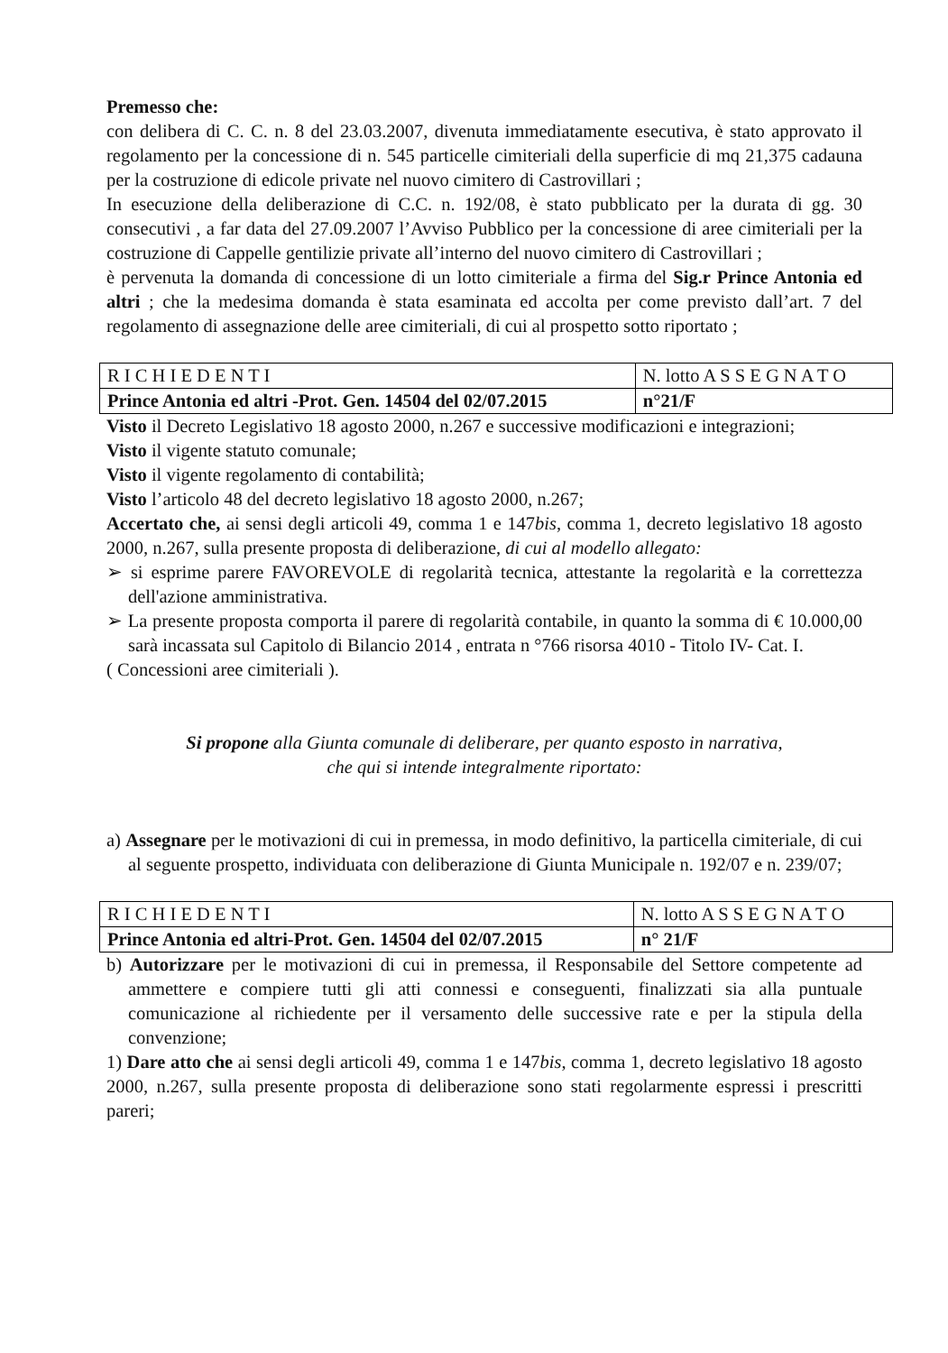Premesso che:
con delibera di C. C. n. 8 del 23.03.2007, divenuta immediatamente esecutiva, è stato approvato il regolamento per la concessione di n. 545 particelle cimiteriali della superficie di mq 21,375 cadauna per la costruzione di edicole private nel nuovo cimitero di Castrovillari ;
In esecuzione della deliberazione di C.C. n. 192/08, è stato pubblicato per la durata di gg. 30 consecutivi , a far data del 27.09.2007 l’Avviso Pubblico per la concessione di aree cimiteriali per la costruzione di Cappelle gentilizie private all’interno del nuovo cimitero di Castrovillari ;
è pervenuta la domanda di concessione di un lotto cimiteriale a firma del Sig.r Prince Antonia ed altri ; che la medesima domanda è stata esaminata ed accolta per come previsto dall’art. 7 del regolamento di assegnazione delle aree cimiteriali, di cui al prospetto sotto riportato ;
| R I C H I E D E N T I | N. lotto A S S E G N A T O |
| Prince Antonia ed altri -Prot. Gen. 14504 del 02/07.2015 | n°21/F |
Visto il Decreto Legislativo 18 agosto 2000, n.267 e successive modificazioni e integrazioni;
Visto il vigente statuto comunale;
Visto il vigente regolamento di contabilità;
Visto l’articolo 48 del decreto legislativo 18 agosto 2000, n.267;
Accertato che, ai sensi degli articoli 49, comma 1 e 147bis, comma 1, decreto legislativo 18 agosto 2000, n.267, sulla presente proposta di deliberazione, di cui al modello allegato:
➢ si esprime parere FAVOREVOLE di regolarità tecnica, attestante la regolarità e la correttezza dell'azione amministrativa.
➢ La presente proposta comporta il parere di regolarità contabile, in quanto la somma di € 10.000,00 sarà incassata sul Capitolo di Bilancio 2014 , entrata n °766 risorsa 4010 - Titolo IV- Cat. I.
( Concessioni aree cimiteriali ).
Si propone alla Giunta comunale di deliberare, per quanto esposto in narrativa,
che qui si intende integralmente riportato:
a) Assegnare per le motivazioni di cui in premessa, in modo definitivo, la particella cimiteriale, di cui al seguente prospetto, individuata con deliberazione di Giunta Municipale n. 192/07 e n. 239/07;
| R I C H I E D E N T I | N. lotto A S S E G N A T O |
| Prince Antonia ed altri-Prot. Gen. 14504 del 02/07.2015 | n° 21/F |
b) Autorizzare per le motivazioni di cui in premessa, il Responsabile del Settore competente ad ammettere e compiere tutti gli atti connessi e conseguenti, finalizzati sia alla puntuale comunicazione al richiedente per il versamento delle successive rate e per la stipula della convenzione;
1) Dare atto che ai sensi degli articoli 49, comma 1 e 147bis, comma 1, decreto legislativo 18 agosto 2000, n.267, sulla presente proposta di deliberazione sono stati regolarmente espressi i prescritti pareri;